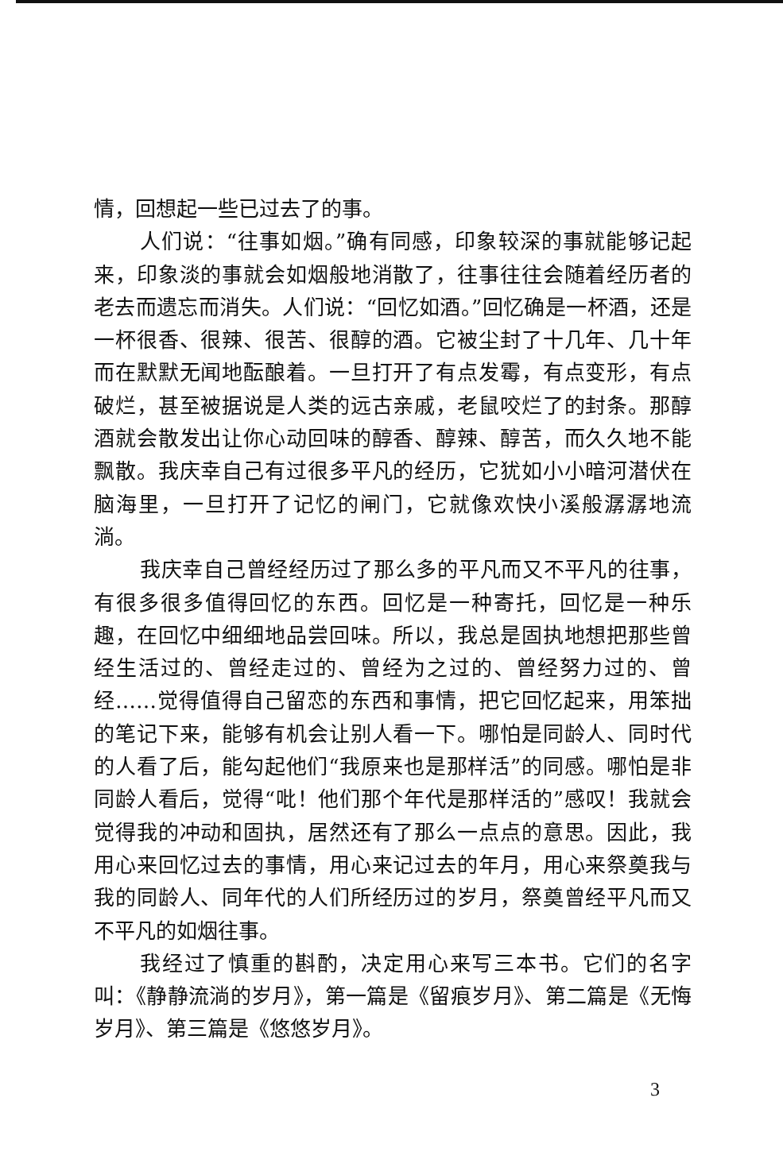情，回想起一些已过去了的事。
人们说：“往事如烟。”确有同感，印象较深的事就能够记起来，印象淡的事就会如烟般地消散了，往事往往会随着经历者的老去而遗忘而消失。人们说：“回忆如酒。”回忆确是一杯酒，还是一杯很香、很辣、很苦、很醇的酒。它被尘封了十几年、几十年而在默默无闻地酝酿着。一旦打开了有点发霉，有点变形，有点破烂，甚至被据说是人类的远古亲戚，老鼠咬烂了的封条。那醇酒就会散发出让你心动回味的醇香、醇辣、醇苦，而久久地不能飘散。我庆幸自己有过很多平凡的经历，它犹如小小暗河潜伏在脑海里，一旦打开了记忆的闸门，它就像欢快小溪般潺潺地流淌。
我庆幸自己曾经经历过了那么多的平凡而又不平凡的往事，有很多很多值得回忆的东西。回忆是一种寄托，回忆是一种乐趣，在回忆中细细地品尝回味。所以，我总是固执地想把那些曾经生活过的、曾经走过的、曾经为之过的、曾经努力过的、曾经……觉得值得自己留恋的东西和事情，把它回忆起来，用笨拙的笔记下来，能够有机会让别人看一下。哪怕是同龄人、同时代的人看了后，能勾起他们“我原来也是那样活”的同感。哪怕是非同龄人看后，觉得“吡！他们那个年代是那样活的”感叹！我就会觉得我的冲动和固执，居然还有了那么一点点的意思。因此，我用心来回忆过去的事情，用心来记过去的年月，用心来祭奠我与我的同龄人、同年代的人们所经历过的岁月，祭奠曾经平凡而又不平凡的如烟往事。
我经过了慎重的斟酌，决定用心来写三本书。它们的名字叫：《静静流淌的岁月》，第一篇是《留痕岁月》、第二篇是《无悔岁月》、第三篇是《悠悠岁月》。
3